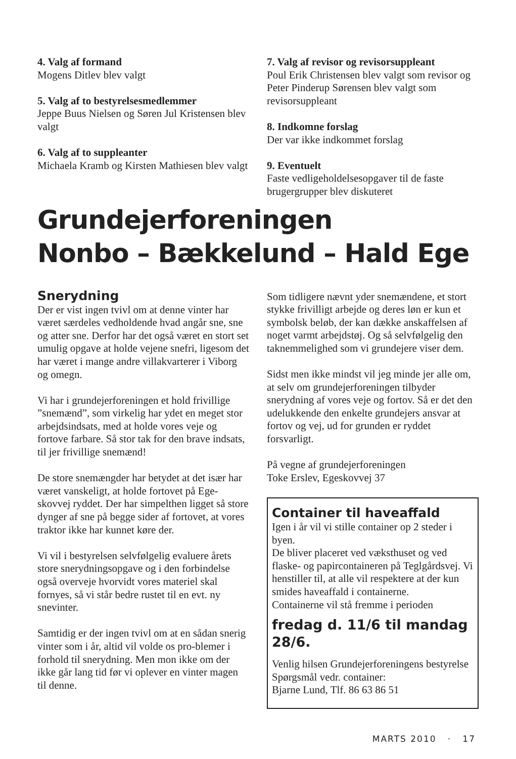4. Valg af formand
Mogens Ditlev blev valgt
5. Valg af to bestyrelsesmedlemmer
Jeppe Buus Nielsen og Søren Jul Kristensen blev valgt
6. Valg af to suppleanter
Michaela Kramb og Kirsten Mathiesen blev valgt
7. Valg af revisor og revisorsuppleant
Poul Erik Christensen blev valgt som revisor og Peter Pinderup Sørensen blev valgt som revisorsuppleant
8. Indkomne forslag
Der var ikke indkommet forslag
9. Eventuelt
Faste vedligeholdelsesopgaver til de faste brugergrupper blev diskuteret
Grundejerforeningen
Nonbo – Bækkelund – Hald Ege
Snerydning
Der er vist ingen tvivl om at denne vinter har været særdeles vedholdende hvad angår sne, sne og atter sne. Derfor har det også været en stort set umulig opgave at holde vejene snefri, ligesom det har været i mange andre villakvarterer i Viborg og omegn.
Vi har i grundejerforeningen et hold frivillige ”snemænd”, som virkelig har ydet en meget stor arbejdsindsats, med at holde vores veje og fortove farbare. Så stor tak for den brave indsats, til jer frivillige snemænd!
De store snemængder har betydet at det især har været vanskeligt, at holde fortovet på Ege-skovvej ryddet. Der har simpelthen ligget så store dynger af sne på begge sider af fortovet, at vores traktor ikke har kunnet køre der.
Vi vil i bestyrelsen selvfølgelig evaluere årets store snerydningsopgave og i den forbindelse også overveje hvorvidt vores materiel skal fornyes, så vi står bedre rustet til en evt. ny snevinter.
Samtidig er der ingen tvivl om at en sådan snerig vinter som i år, altid vil volde os pro-blemer i forhold til snerydning. Men mon ikke om der ikke går lang tid før vi oplever en vinter magen til denne.
Som tidligere nævnt yder snemændene, et stort stykke frivilligt arbejde og deres løn er kun et symbolsk beløb, der kan dække anskaffelsen af noget varmt arbejdstøj. Og så selvfølgelig den taknemmelighed som vi grundejere viser dem.
Sidst men ikke mindst vil jeg minde jer alle om, at selv om grundejerforeningen tilbyder snerydning af vores veje og fortov. Så er det den udelukkende den enkelte grundejers ansvar at fortov og vej, ud for grunden er ryddet forsvarligt.
På vegne af grundejerforeningen
Toke Erslev, Egeskovvej 37
Container til haveaffald
Igen i år vil vi stille container op 2 steder i byen.
De bliver placeret ved væksthuset og ved flaske- og papircontaineren på Teglgårdsvej. Vi henstiller til, at alle vil respektere at der kun smides haveaffald i containerne.
Containerne vil stå fremme i perioden
fredag d. 11/6 til mandag 28/6.
Venlig hilsen Grundejerforeningens bestyrelse
Spørgsmål vedr. container:
Bjarne Lund, Tlf. 86 63 86 51
MARTS 2010 · 17